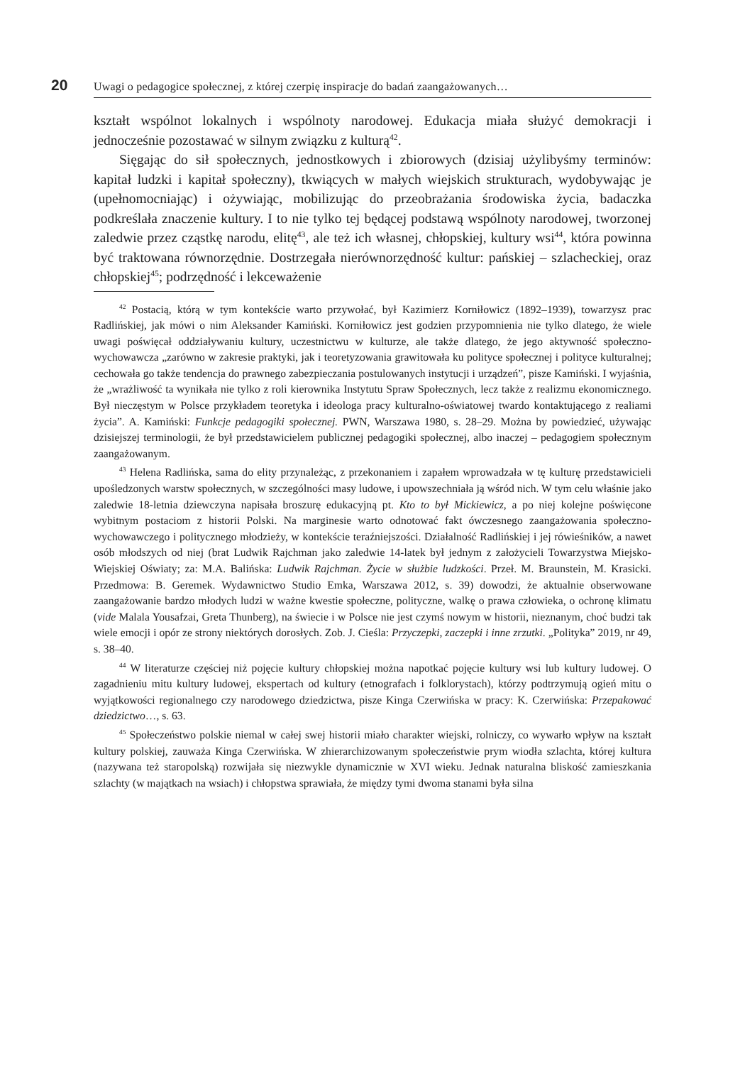20
Uwagi o pedagogice społecznej, z której czerpię inspiracje do badań zaangażowanych…
kształt wspólnot lokalnych i wspólnoty narodowej. Edukacja miała służyć demokracji i jednocześnie pozostawać w silnym związku z kulturą<sup>42</sup>.
Sięgając do sił społecznych, jednostkowych i zbiorowych (dzisiaj użylibyśmy terminów: kapitał ludzki i kapitał społeczny), tkwiących w małych wiejskich strukturach, wydobywając je (upełnomocniając) i ożywiając, mobilizując do przeobrażania środowiska życia, badaczka podkreślała znaczenie kultury. I to nie tylko tej będącej podstawą wspólnoty narodowej, tworzonej zaledwie przez cząstkę narodu, elitę<sup>43</sup>, ale też ich własnej, chłopskiej, kultury wsi<sup>44</sup>, która powinna być traktowana równorzędnie. Dostrzegała nierównorzędność kultur: pańskiej – szlacheckiej, oraz chłopskiej<sup>45</sup>; podrzędność i lekceważenie
<sup>42</sup> Postacią, którą w tym kontekście warto przywołać, był Kazimierz Korniłowicz (1892–1939), towarzysz prac Radlińskiej, jak mówi o nim Aleksander Kamiński. Korniłowicz jest godzien przypomnienia nie tylko dlatego, że wiele uwagi poświęcał oddziaływaniu kultury, uczestnictwu w kulturze, ale także dlatego, że jego aktywność społeczno-wychowawcza „zarówno w zakresie praktyki, jak i teoretyzowania grawitowała ku polityce społecznej i polityce kulturalnej; cechowała go także tendencja do prawnego zabezpieczania postulowanych instytucji i urządzeń”, pisze Kamiński. I wyjaśnia, że „wrażliwość ta wynikała nie tylko z roli kierownika Instytutu Spraw Społecznych, lecz także z realizmu ekonomicznego. Był nieczęstym w Polsce przykładem teoretyka i ideologa pracy kulturalno-oświatowej twardo kontaktującego z realiami życia”. A. Kamiński: Funkcje pedagogiki społecznej. PWN, Warszawa 1980, s. 28–29. Można by powiedzieć, używając dzisiejszej terminologii, że był przedstawicielem publicznej pedagogiki społecznej, albo inaczej – pedagogiem społecznym zaangażowanym.
<sup>43</sup> Helena Radlińska, sama do elity przynależąc, z przekonaniem i zapałem wprowadzała w tę kulturę przedstawicieli upośledzonych warstw społecznych, w szczególności masy ludowe, i upowszechniała ją wśród nich. W tym celu właśnie jako zaledwie 18-letnia dziewczyna napisała broszurę edukacyjną pt. Kto to był Mickiewicz, a po niej kolejne poświęcone wybitnym postaciom z historii Polski. Na marginesie warto odnotować fakt ówczesnego zaangażowania społeczno-wychowawczego i politycznego młodzieży, w kontekście teraźniejszości. Działalność Radlińskiej i jej rówieśników, a nawet osób młodszych od niej (brat Ludwik Rajchman jako zaledwie 14-latek był jednym z założycieli Towarzystwa Miejsko-Wiejskiej Oświaty; za: M.A. Balińska: Ludwik Rajchman. Życie w służbie ludzkości. Przeł. M. Braunstein, M. Krasicki. Przedmowa: B. Geremek. Wydawnictwo Studio Emka, Warszawa 2012, s. 39) dowodzi, że aktualnie obserwowane zaangażowanie bardzo młodych ludzi w ważne kwestie społeczne, polityczne, walkę o prawa człowieka, o ochronę klimatu (vide Malala Yousafzai, Greta Thunberg), na świecie i w Polsce nie jest czymś nowym w historii, nieznanym, choć budzi tak wiele emocji i opór ze strony niektórych dorosłych. Zob. J. Cieśla: Przyczepki, zaczepki i inne zrzutki. „Polityka” 2019, nr 49, s. 38–40.
<sup>44</sup> W literaturze częściej niż pojęcie kultury chłopskiej można napotkać pojęcie kultury wsi lub kultury ludowej. O zagadnieniu mitu kultury ludowej, ekspertach od kultury (etnografach i folklorystach), którzy podtrzymują ogień mitu o wyjątkowości regionalnego czy narodowego dziedzictwa, pisze Kinga Czerwińska w pracy: K. Czerwińska: Przepakować dziedzictwo…, s. 63.
<sup>45</sup> Społeczeństwo polskie niemal w całej swej historii miało charakter wiejski, rolniczy, co wywarło wpływ na kształt kultury polskiej, zauważa Kinga Czerwińska. W zhierarchizowanym społeczeństwie prym wiodła szlachta, której kultura (nazywana też staropolską) rozwijała się niezwykle dynamicznie w XVI wieku. Jednak naturalna bliskość zamieszkania szlachty (w majątkach na wsiach) i chłopstwa sprawiała, że między tymi dwoma stanami była silna